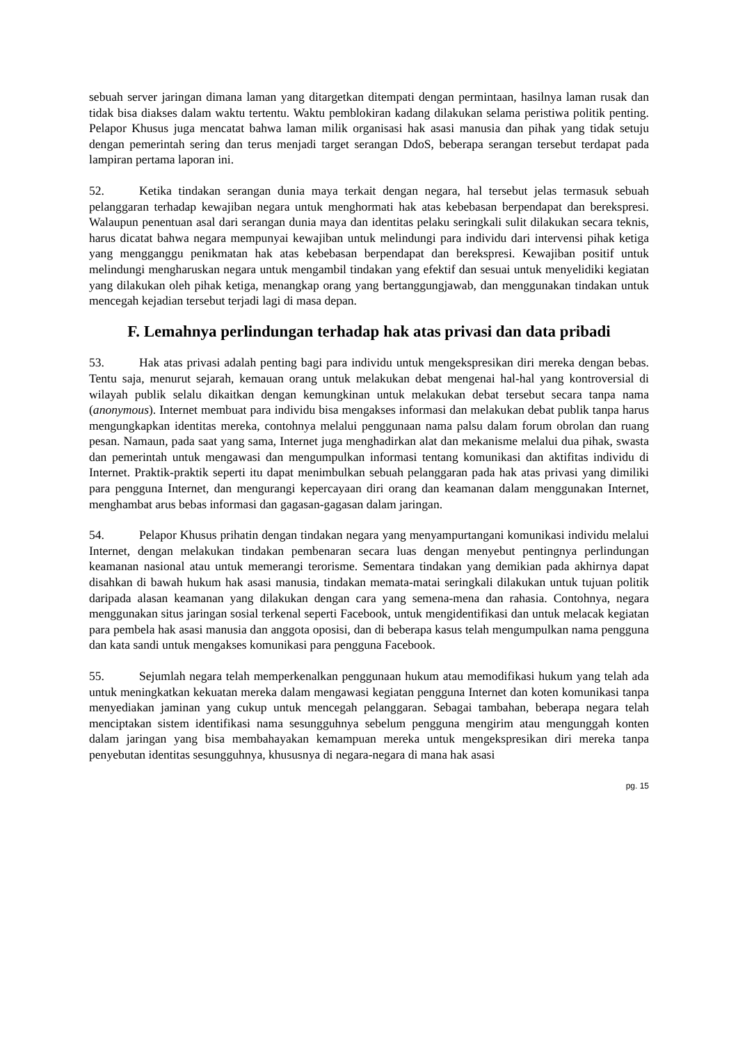sebuah server jaringan dimana laman yang ditargetkan ditempati dengan permintaan, hasilnya laman rusak dan tidak bisa diakses dalam waktu tertentu. Waktu pemblokiran kadang dilakukan selama peristiwa politik penting. Pelapor Khusus juga mencatat bahwa laman milik organisasi hak asasi manusia dan pihak yang tidak setuju dengan pemerintah sering dan terus menjadi target serangan DdoS, beberapa serangan tersebut terdapat pada lampiran pertama laporan ini.
52. Ketika tindakan serangan dunia maya terkait dengan negara, hal tersebut jelas termasuk sebuah pelanggaran terhadap kewajiban negara untuk menghormati hak atas kebebasan berpendapat dan berekspresi. Walaupun penentuan asal dari serangan dunia maya dan identitas pelaku seringkali sulit dilakukan secara teknis, harus dicatat bahwa negara mempunyai kewajiban untuk melindungi para individu dari intervensi pihak ketiga yang mengganggu penikmatan hak atas kebebasan berpendapat dan berekspresi. Kewajiban positif untuk melindungi mengharuskan negara untuk mengambil tindakan yang efektif dan sesuai untuk menyelidiki kegiatan yang dilakukan oleh pihak ketiga, menangkap orang yang bertanggungjawab, dan menggunakan tindakan untuk mencegah kejadian tersebut terjadi lagi di masa depan.
F. Lemahnya perlindungan terhadap hak atas privasi dan data pribadi
53. Hak atas privasi adalah penting bagi para individu untuk mengekspresikan diri mereka dengan bebas. Tentu saja, menurut sejarah, kemauan orang untuk melakukan debat mengenai hal-hal yang kontroversial di wilayah publik selalu dikaitkan dengan kemungkinan untuk melakukan debat tersebut secara tanpa nama (anonymous). Internet membuat para individu bisa mengakses informasi dan melakukan debat publik tanpa harus mengungkapkan identitas mereka, contohnya melalui penggunaan nama palsu dalam forum obrolan dan ruang pesan. Namaun, pada saat yang sama, Internet juga menghadirkan alat dan mekanisme melalui dua pihak, swasta dan pemerintah untuk mengawasi dan mengumpulkan informasi tentang komunikasi dan aktifitas individu di Internet. Praktik-praktik seperti itu dapat menimbulkan sebuah pelanggaran pada hak atas privasi yang dimiliki para pengguna Internet, dan mengurangi kepercayaan diri orang dan keamanan dalam menggunakan Internet, menghambat arus bebas informasi dan gagasan-gagasan dalam jaringan.
54. Pelapor Khusus prihatin dengan tindakan negara yang menyampurtangani komunikasi individu melalui Internet, dengan melakukan tindakan pembenaran secara luas dengan menyebut pentingnya perlindungan keamanan nasional atau untuk memerangi terorisme. Sementara tindakan yang demikian pada akhirnya dapat disahkan di bawah hukum hak asasi manusia, tindakan memata-matai seringkali dilakukan untuk tujuan politik daripada alasan keamanan yang dilakukan dengan cara yang semena-mena dan rahasia. Contohnya, negara menggunakan situs jaringan sosial terkenal seperti Facebook, untuk mengidentifikasi dan untuk melacak kegiatan para pembela hak asasi manusia dan anggota oposisi, dan di beberapa kasus telah mengumpulkan nama pengguna dan kata sandi untuk mengakses komunikasi para pengguna Facebook.
55. Sejumlah negara telah memperkenalkan penggunaan hukum atau memodifikasi hukum yang telah ada untuk meningkatkan kekuatan mereka dalam mengawasi kegiatan pengguna Internet dan koten komunikasi tanpa menyediakan jaminan yang cukup untuk mencegah pelanggaran. Sebagai tambahan, beberapa negara telah menciptakan sistem identifikasi nama sesungguhnya sebelum pengguna mengirim atau mengunggah konten dalam jaringan yang bisa membahayakan kemampuan mereka untuk mengekspresikan diri mereka tanpa penyebutan identitas sesungguhnya, khususnya di negara-negara di mana hak asasi
pg. 15